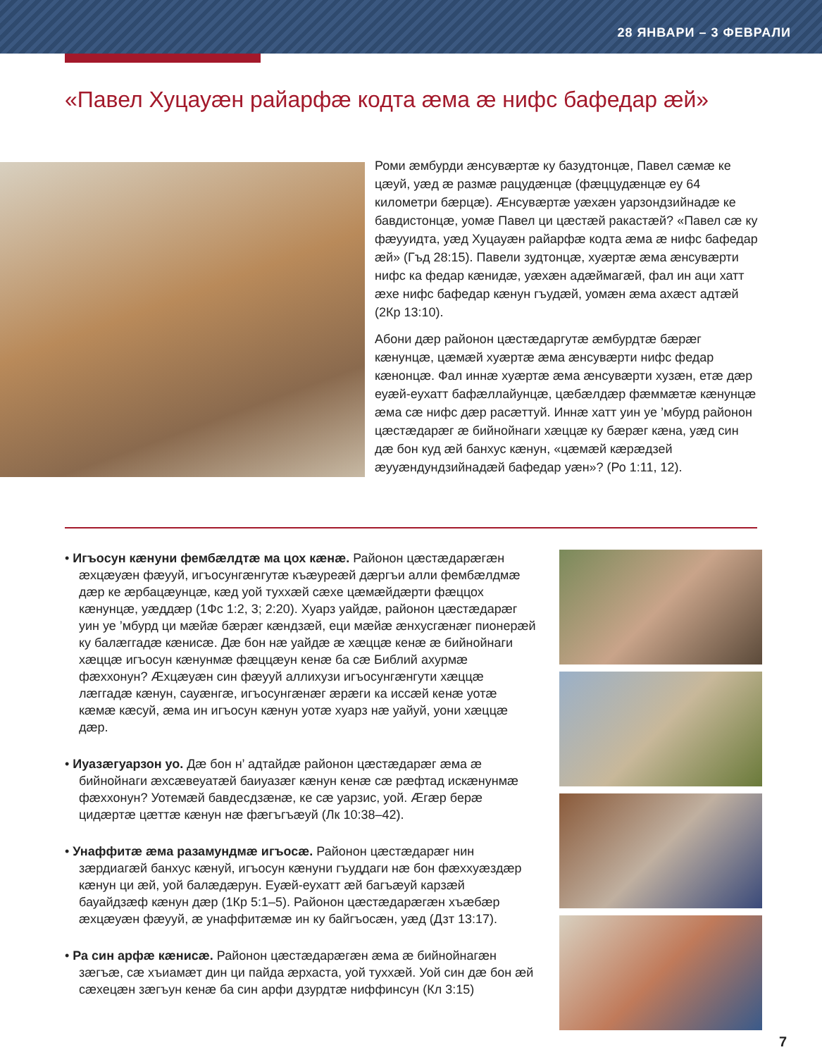28 ЯНВАРИ – 3 ФЕВРАЛИ
«Павел Хуцауæн райарфæ кодта æма æ нифс бафедар æй»
Роми æмбурди æнсувæртæ ку базудтонцæ, Павел сæмæ ке цæуй, уæд æ размæ рацудæнцæ (фæццудæнцæ еу 64 километри бæрцæ). Æнсувæртæ уæхæн уарзондзийнадæ ке бавдистонцæ, уомæ Павел ци цæстæй ракастæй? «Павел сæ ку фæууидта, уæд Хуцауæн райарфæ кодта æма æ нифс бафедар æй» (Гъд 28:15). Павели зудтонцæ, хуæртæ æма æнсувæрти нифс ка федар кæнидæ, уæхæн адæймагæй, фал ин аци хатт æхе нифс бафедар кæнун гъудæй, уомæн æма ахæст адтæй (2Кр 13:10).
Абони дæр районон цæстæдаргутæ æмбурдтæ бæрæг кæнунцæ, цæмæй хуæртæ æма æнсувæрти нифс федар кæнонцæ. Фал иннæ хуæртæ æма æнсувæрти хузæн, етæ дæр еуæй-еухатт бафæллайунцæ, цæбæлдæр фæммæтæ кæнунцæ æма сæ нифс дæр расæттуй. Иннæ хатт уин уе ’мбурд районон цæстæдарæг æ бийнойнаги хæццæ ку бæрæг кæна, уæд син дæ бон куд æй банхус кæнун, «цæмæй кæрæдзей æууæндундзийнадæй бафедар уæн»? (Ро 1:11, 12).
• Игъосун кæнуни фембæлдтæ ма цох кæнæ. Районон цæстæдарæгæн æхцæуæн фæууй, игъосунгæнгутæ къæуреæй дæргъи алли фембæлдмæ дæр ке æрбацæунцæ, кæд уой туххæй сæхе цæмæйдæрти фæццох кæнунцæ, уæддæр (1Фс 1:2, 3; 2:20). Хуарз уайдæ, районон цæстæдарæг уин уе ’мбурд ци мæйæ бæрæг кæндзæй, еци мæйæ æнхусгæнæг пионерæй ку балæггадæ кæнисæ. Дæ бон нæ уайдæ æ хæццæ кенæ æ бийнойнаги хæццæ игъосун кæнунмæ фæццæун кенæ ба сæ Библий ахурмæ фæххонун? Æхцæуæн син фæууй аллихузи игъосунгæнгути хæццæ лæггадæ кæнун, сауæнгæ, игъосунгæнæг æрæги ка иссæй кенæ уотæ кæмæ кæсуй, æма ин игъосун кæнун уотæ хуарз нæ уайуй, уони хæццæ дæр.
• Иуазæгуарзон уо. Дæ бон н’ адтайдæ районон цæстæдарæг æма æ бийнойнаги æхсæвеуатæй баиуазæг кæнун кенæ сæ рæфтад искæнунмæ фæххонун? Уотемæй бавдесдзæнæ, ке сæ уарзис, уой. Æгæр берæ цидæртæ цæттæ кæнун нæ фæгъгъæуй (Лк 10:38–42).
• Унаффитæ æма разамундмæ игъосæ. Районон цæстæдарæг нин зæрдиагæй банхус кæнуй, игъосун кæнуни гъуддаги нæ бон фæххуæздæр кæнун ци æй, уой балæдæрун. Еуæй-еухатт æй багъæуй карзæй бауайдзæф кæнун дæр (1Кр 5:1–5). Районон цæстæдарæгæн хъæбæр æхцæуæн фæууй, æ унаффитæмæ ин ку байгъосæн, уæд (Дзт 13:17).
• Ра син арфæ кæнисæ. Районон цæстæдарæгæн æма æ бийнойнагæн зæгъæ, сæ хъиамæт дин ци пайда æрхаста, уой туххæй. Уой син дæ бон æй сæхецæн зæгъун кенæ ба син арфи дзурдтæ ниффинсун (Кл 3:15)
7